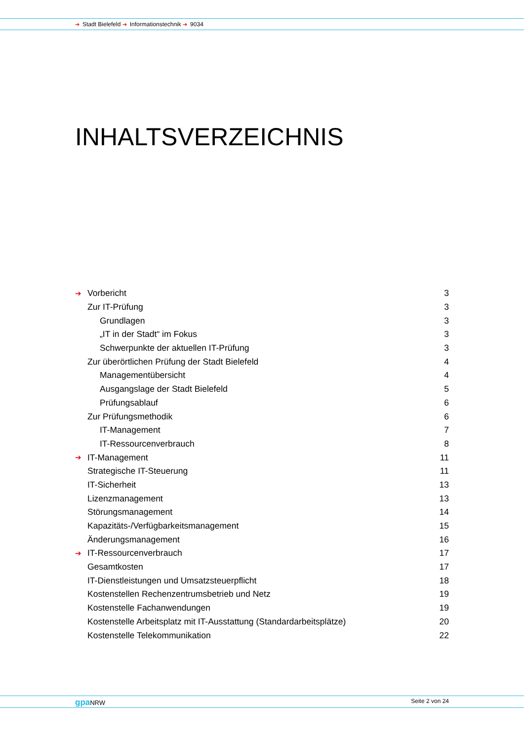➔ Stadt Bielefeld ➔ Informationstechnik ➔ 9034
INHALTSVERZEICHNIS
➔ Vorbericht 3
Zur IT-Prüfung 3
Grundlagen 3
„IT in der Stadt“ im Fokus 3
Schwerpunkte der aktuellen IT-Prüfung 3
Zur überörtlichen Prüfung der Stadt Bielefeld 4
Managementübersicht 4
Ausgangslage der Stadt Bielefeld 5
Prüfungsablauf 6
Zur Prüfungsmethodik 6
IT-Management 7
IT-Ressourcenverbrauch 8
➔ IT-Management 11
Strategische IT-Steuerung 11
IT-Sicherheit 13
Lizenzmanagement 13
Störungsmanagement 14
Kapazitäts-/Verfügbarkeitsmanagement 15
Änderungsmanagement 16
➔ IT-Ressourcenverbrauch 17
Gesamtkosten 17
IT-Dienstleistungen und Umsatzsteuerpflicht 18
Kostenstellen Rechenzentrumsbetrieb und Netz 19
Kostenstelle Fachanwendungen 19
Kostenstelle Arbeitsplatz mit IT-Ausstattung (Standardarbeitsplätze) 20
Kostenstelle Telekommunikation 22
gpa NRW Seite 2 von 24